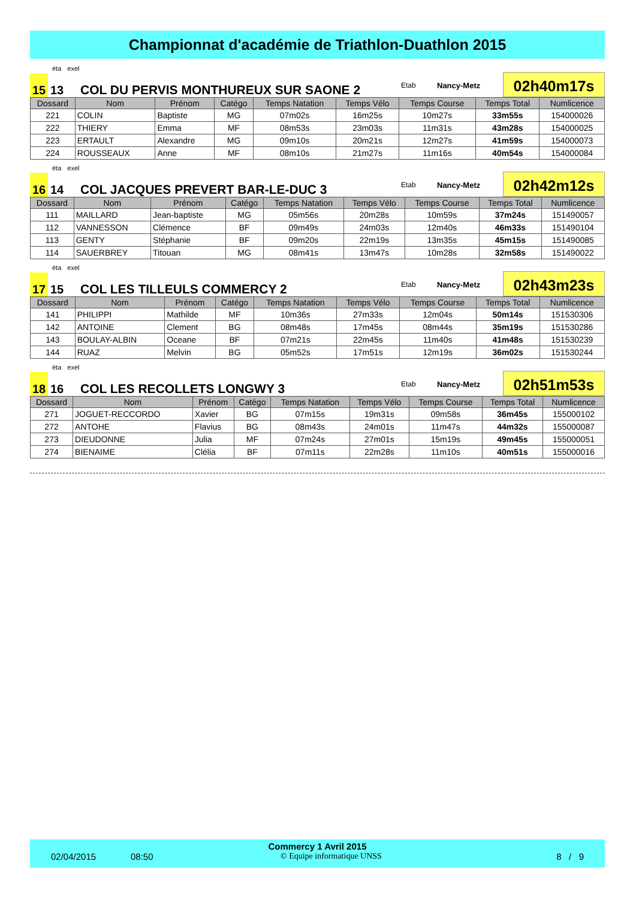Championnat d'académie de Triathlon-Duathlon 2015
éta exel
15
13
COL DU PERVIS MONTHUREUX SUR SAONE 2
Etab
Nancy-Metz
02h40m17s
| Dossard | Nom | Prénom | Catégo | Temps Natation | Temps Vélo | Temps Course | Temps Total | Numlicence |
| --- | --- | --- | --- | --- | --- | --- | --- | --- |
| 221 | COLIN | Baptiste | MG | 07m02s | 16m25s | 10m27s | 33m55s | 154000026 |
| 222 | THIERY | Emma | MF | 08m53s | 23m03s | 11m31s | 43m28s | 154000025 |
| 223 | ERTAULT | Alexandre | MG | 09m10s | 20m21s | 12m27s | 41m59s | 154000073 |
| 224 | ROUSSEAUX | Anne | MF | 08m10s | 21m27s | 11m16s | 40m54s | 154000084 |
éta exel
16
14
COL JACQUES PREVERT BAR-LE-DUC 3
Etab
Nancy-Metz
02h42m12s
| Dossard | Nom | Prénom | Catégo | Temps Natation | Temps Vélo | Temps Course | Temps Total | Numlicence |
| --- | --- | --- | --- | --- | --- | --- | --- | --- |
| 111 | MAILLARD | Jean-baptiste | MG | 05m56s | 20m28s | 10m59s | 37m24s | 151490057 |
| 112 | VANNESSON | Clémence | BF | 09m49s | 24m03s | 12m40s | 46m33s | 151490104 |
| 113 | GENTY | Stéphanie | BF | 09m20s | 22m19s | 13m35s | 45m15s | 151490085 |
| 114 | SAUERBREY | Titouan | MG | 08m41s | 13m47s | 10m28s | 32m58s | 151490022 |
éta exel
17
15
COL LES TILLEULS COMMERCY 2
Etab
Nancy-Metz
02h43m23s
| Dossard | Nom | Prénom | Catégo | Temps Natation | Temps Vélo | Temps Course | Temps Total | Numlicence |
| --- | --- | --- | --- | --- | --- | --- | --- | --- |
| 141 | PHILIPPI | Mathilde | MF | 10m36s | 27m33s | 12m04s | 50m14s | 151530306 |
| 142 | ANTOINE | Clement | BG | 08m48s | 17m45s | 08m44s | 35m19s | 151530286 |
| 143 | BOULAY-ALBIN | Oceane | BF | 07m21s | 22m45s | 11m40s | 41m48s | 151530239 |
| 144 | RUAZ | Melvin | BG | 05m52s | 17m51s | 12m19s | 36m02s | 151530244 |
éta exel
18
16
COL LES RECOLLETS LONGWY 3
Etab
Nancy-Metz
02h51m53s
| Dossard | Nom | Prénom | Catégo | Temps Natation | Temps Vélo | Temps Course | Temps Total | Numlicence |
| --- | --- | --- | --- | --- | --- | --- | --- | --- |
| 271 | JOGUET-RECCORDO | Xavier | BG | 07m15s | 19m31s | 09m58s | 36m45s | 155000102 |
| 272 | ANTOHE | Flavius | BG | 08m43s | 24m01s | 11m47s | 44m32s | 155000087 |
| 273 | DIEUDONNE | Julia | MF | 07m24s | 27m01s | 15m19s | 49m45s | 155000051 |
| 274 | BIENAIME | Clélia | BF | 07m11s | 22m28s | 11m10s | 40m51s | 155000016 |
Commercy 1 Avril 2015
02/04/2015 08:50 © Equipe informatique UNSS 8 / 9